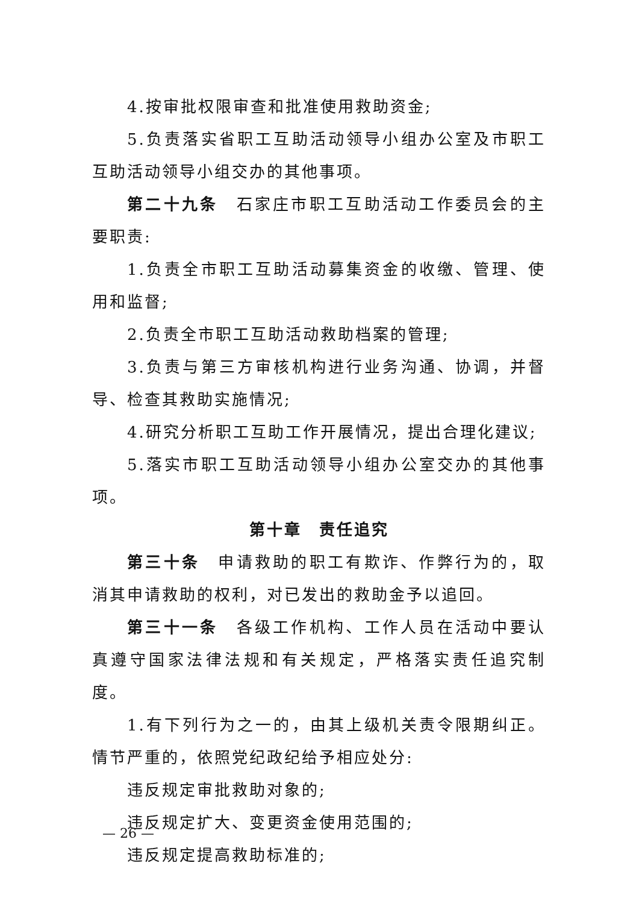4.按审批权限审查和批准使用救助资金;
5.负责落实省职工互助活动领导小组办公室及市职工互助活动领导小组交办的其他事项。
第二十九条　石家庄市职工互助活动工作委员会的主要职责:
1.负责全市职工互助活动募集资金的收缴、管理、使用和监督;
2.负责全市职工互助活动救助档案的管理;
3.负责与第三方审核机构进行业务沟通、协调，并督导、检查其救助实施情况;
4.研究分析职工互助工作开展情况，提出合理化建议;
5.落实市职工互助活动领导小组办公室交办的其他事项。
第十章　责任追究
第三十条　申请救助的职工有欺诈、作弊行为的，取消其申请救助的权利，对已发出的救助金予以追回。
第三十一条　各级工作机构、工作人员在活动中要认真遵守国家法律法规和有关规定，严格落实责任追究制度。
1.有下列行为之一的，由其上级机关责令限期纠正。情节严重的，依照党纪政纪给予相应处分:
违反规定审批救助对象的;
违反规定扩大、变更资金使用范围的;
违反规定提高救助标准的;
— 26 —